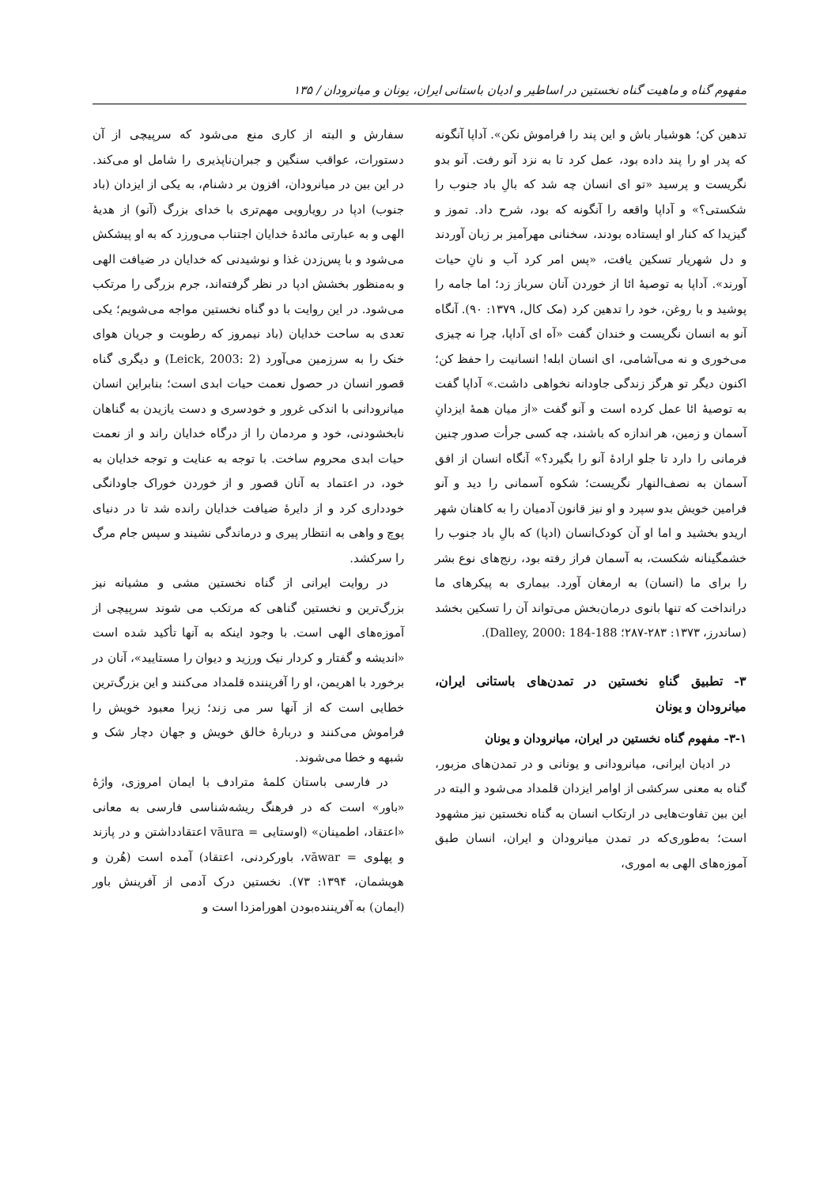مفهوم گناه و ماهیت گناه نخستین در اساطیر و ادیان باستانی ایران، یونان و میانرودان / ۱۳۵
تدهین کن؛ هوشیار باش و این پند را فراموش نکن». آداپا آنگونه که پدر او را پند داده بود، عمل کرد تا به نزد آنو رفت. آنو بدو نگریست و پرسید «تو ای انسان چه شد که بالِ باد جنوب را شکستی؟» و آداپا واقعه را آنگونه که بود، شرح داد. تموز و گیزیدا که کنار او ایستاده بودند، سخنانی مهرآمیز بر زبان آوردند و دل شهریار تسکین یافت، «پس امر کرد آب و نانِ حیات آورند». آداپا به توصیهٔ ائا از خوردن آنان سرباز زد؛ اما جامه را پوشید و با روغن، خود را تدهین کرد (مک کال، ۱۳۷۹: ۹۰). آنگاه آنو به انسان نگریست و خندان گفت «آه ای آداپا، چرا نه چیزی می‌خوری و نه می‌آشامی، ای انسان ابله! انسانیت را حفظ کن؛ اکنون دیگر تو هرگز زندگی جاودانه نخواهی داشت.» آداپا گفت به توصیهٔ ائا عمل کرده است و آنو گفت «از میان همهٔ ایزدانِ آسمان و زمین، هر اندازه که باشند، چه کسی جرأت صدور چنین فرمانی را دارد تا جلو ارادهٔ آنو را بگیرد؟» آنگاه انسان از افق آسمان به نصف‌النهار نگریست؛ شکوه آسمانی را دید و آنو فرامین خویش بدو سپرد و او نیز قانون آدمیان را به کاهنان شهر اریدو بخشید و اما او آن کودک‌انسان (ادپا) که بالِ باد جنوب را خشمگینانه شکست، به آسمان فراز رفته بود، رنج‌های نوع بشر را برای ما (انسان) به ارمغان آورد. بیماری به پیکرهای ما درانداخت که تنها بانوی درمان‌بخش می‌تواند آن را تسکین بخشد (ساندرز، ۱۳۷۳: ۲۸۳-۲۸۷؛ Dalley, 2000: 184-188).
۳- تطبیق گناهِ نخستین در تمدن‌های باستانی ایران، میانرودان و یونان
۳-۱- مفهوم گناه نخستین در ایران، میانرودان و یونان
در ادیان ایرانی، میانرودانی و یونانی و در تمدن‌های مزبور، گناه به معنی سرکشی از اوامر ایزدان قلمداد می‌شود و البته در این بین تفاوت‌هایی در ارتکاب انسان به گناه نخستین نیز مشهود است؛ به‌طوری‌که در تمدن میانرودان و ایران، انسان طبق آموزه‌های الهی به اموری،
سفارش و البته از کاری منع می‌شود که سرپیچی از آن دستورات، عواقب سنگین و جبران‌ناپذیری را شامل او می‌کند. در این بین در میانرودان، افزون بر دشنام، به یکی از ایزدان (باد جنوب) ادپا در رویارویی مهم‌تری با خدای بزرگ (آنو) از هدیهٔ الهی و به عبارتی مائدهٔ خدایان اجتناب می‌ورزد که به او پیشکش می‌شود و با پس‌زدن غذا و نوشیدنی که خدایان در ضیافت الهی و به‌منظور بخشش ادپا در نظر گرفته‌اند، جرم بزرگی را مرتکب می‌شود. در این روایت با دو گناه نخستین مواجه می‌شویم؛ یکی تعدی به ساحت خدایان (باد نیمروز که رطوبت و جریان هوای خنک را به سرزمین می‌آورد (Leick, 2003: 2) و دیگری گناه قصور انسان در حصول نعمت حیات ابدی است؛ بنابراین انسان میانرودانی با اندکی غرور و خودسری و دست یازیدن به گناهان نابخشودنی، خود و مردمان را از درگاه خدایان راند و از نعمت حیات ابدی محروم ساخت. با توجه به عنایت و توجه خدایان به خود، در اعتماد به آنان قصور و از خوردن خوراک جاودانگی خودداری کرد و از دایرهٔ ضیافت خدایان رانده شد تا در دنیای پوچ و واهی به انتظار پیری و درماندگی نشیند و سپس جام مرگ را سرکشد.
در روایت ایرانی از گناه نخستین مشی و مشیانه نیز بزرگ‌ترین و نخستین گناهی که مرتکب می شوند سرپیچی از آموزه‌های الهی است. با وجود اینکه به آنها تأکید شده است «اندیشه و گفتار و کردار نیک ورزید و دیوان را مستایید»، آنان در برخورد با اهریمن، او را آفریننده قلمداد می‌کنند و این بزرگ‌ترین خطایی است که از آنها سر می زند؛ زیرا معبود خویش را فراموش می‌کنند و دربارهٔ خالق خویش و جهان دچار شک و شبهه و خطا می‌شوند.
در فارسی باستان کلمهٔ مترادف با ایمان امروزی، واژهٔ «باور» است که در فرهنگ ریشه‌شناسی فارسی به معانی «اعتقاد، اطمینان» (اوستایی = vāura اعتقادداشتن و در پازند و پهلوی = vāwar، باورکردنی، اعتقاد) آمده است (هُرن و هویشمان، ۱۳۹۴: ۷۳). نخستین درک آدمی از آفرینش باور (ایمان) به آفریننده‌بودن اهورامزدا است و